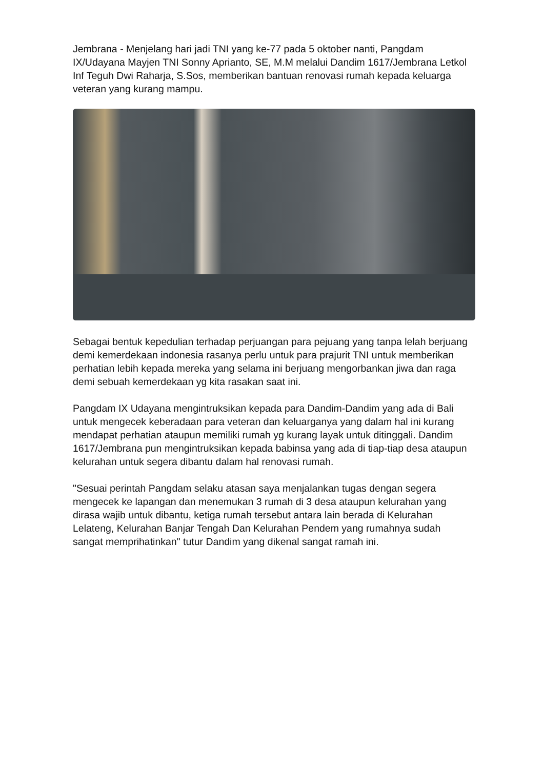Jembrana - Menjelang hari jadi TNI yang ke-77 pada 5 oktober nanti, Pangdam IX/Udayana Mayjen TNI Sonny Aprianto, SE, M.M melalui Dandim 1617/Jembrana Letkol Inf Teguh Dwi Raharja, S.Sos, memberikan bantuan renovasi rumah kepada keluarga veteran yang kurang mampu.
Sebagai bentuk kepedulian terhadap perjuangan para pejuang yang tanpa lelah berjuang demi kemerdekaan indonesia rasanya perlu untuk para prajurit TNI untuk memberikan perhatian lebih kepada mereka yang selama ini berjuang mengorbankan jiwa dan raga demi sebuah kemerdekaan yg kita rasakan saat ini.
Pangdam IX Udayana mengintruksikan kepada para Dandim-Dandim yang ada di Bali untuk mengecek keberadaan para veteran dan keluarganya yang dalam hal ini kurang mendapat perhatian ataupun memiliki rumah yg kurang layak untuk ditinggali. Dandim 1617/Jembrana pun mengintruksikan kepada babinsa yang ada di tiap-tiap desa ataupun kelurahan untuk segera dibantu dalam hal renovasi rumah.
"Sesuai perintah Pangdam selaku atasan saya menjalankan tugas dengan segera mengecek ke lapangan dan menemukan 3 rumah di 3 desa ataupun kelurahan yang dirasa wajib untuk dibantu, ketiga rumah tersebut antara lain berada di Kelurahan Lelateng, Kelurahan Banjar Tengah Dan Kelurahan Pendem yang rumahnya sudah sangat memprihatinkan" tutur Dandim yang dikenal sangat ramah ini.